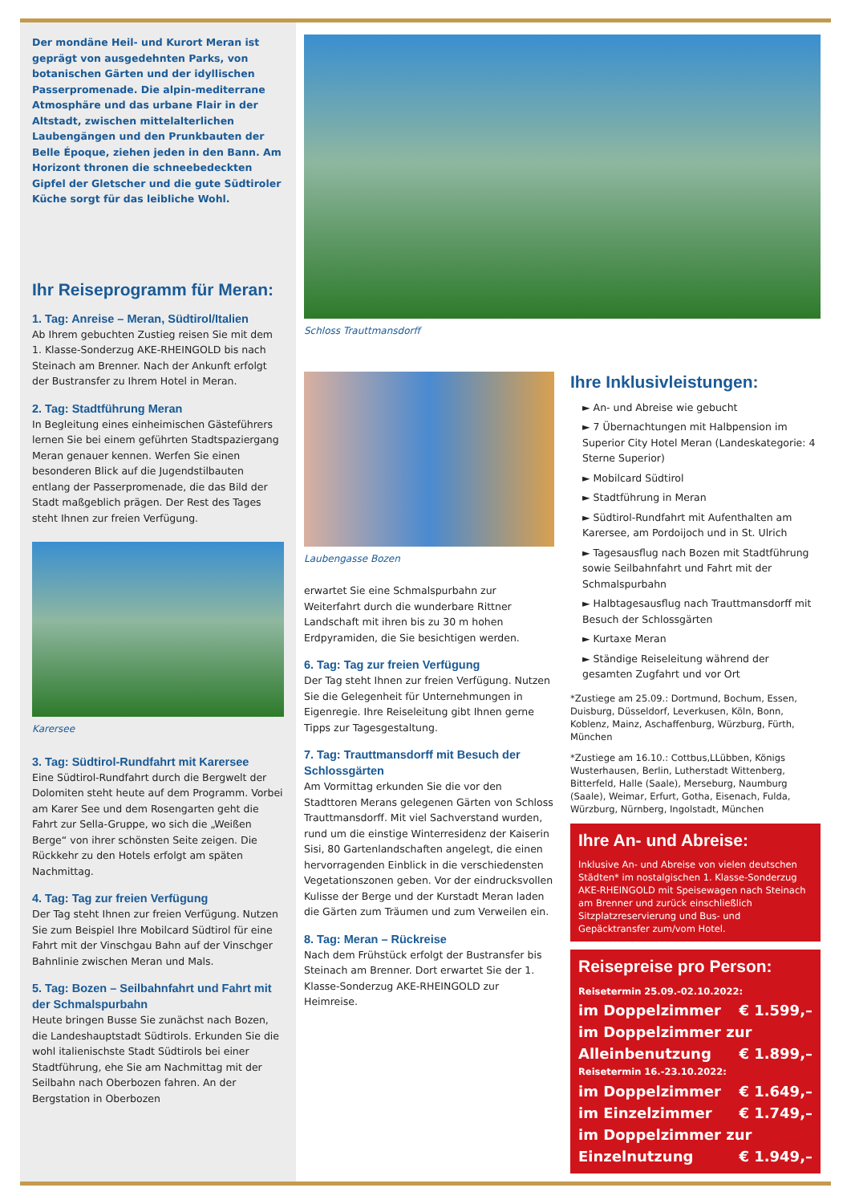Der mondäne Heil- und Kurort Meran ist geprägt von ausgedehnten Parks, von botanischen Gärten und der idyllischen Passerpromenade. Die alpin-mediterrane Atmosphäre und das urbane Flair in der Altstadt, zwischen mittelalterlichen Laubengängen und den Prunkbauten der Belle Époque, ziehen jeden in den Bann. Am Horizont thronen die schneebedeckten Gipfel der Gletscher und die gute Südtiroler Küche sorgt für das leibliche Wohl.
Ihr Reiseprogramm für Meran:
1. Tag: Anreise – Meran, Südtirol/Italien
Ab Ihrem gebuchten Zustieg reisen Sie mit dem 1. Klasse-Sonderzug AKE-RHEINGOLD bis nach Steinach am Brenner. Nach der Ankunft erfolgt der Bustransfer zu Ihrem Hotel in Meran.
2. Tag: Stadtführung Meran
In Begleitung eines einheimischen Gästeführers lernen Sie bei einem geführten Stadtspaziergang Meran genauer kennen. Werfen Sie einen besonderen Blick auf die Jugendstilbauten entlang der Passerpromenade, die das Bild der Stadt maßgeblich prägen. Der Rest des Tages steht Ihnen zur freien Verfügung.
Karersee
3. Tag: Südtirol-Rundfahrt mit Karersee
Eine Südtirol-Rundfahrt durch die Bergwelt der Dolomiten steht heute auf dem Programm. Vorbei am Karer See und dem Rosengarten geht die Fahrt zur Sella-Gruppe, wo sich die „Weißen Berge“ von ihrer schönsten Seite zeigen. Die Rückkehr zu den Hotels erfolgt am späten Nachmittag.
4. Tag: Tag zur freien Verfügung
Der Tag steht Ihnen zur freien Verfügung. Nutzen Sie zum Beispiel Ihre Mobilcard Südtirol für eine Fahrt mit der Vinschgau Bahn auf der Vinschger Bahnlinie zwischen Meran und Mals.
5. Tag: Bozen – Seilbahnfahrt und Fahrt mit der Schmalspurbahn
Heute bringen Busse Sie zunächst nach Bozen, die Landeshauptstadt Südtirols. Erkunden Sie die wohl italienischste Stadt Südtirols bei einer Stadtführung, ehe Sie am Nachmittag mit der Seilbahn nach Oberbozen fahren. An der Bergstation in Oberbozen
Schloss Trauttmansdorff
Laubengasse Bozen
erwartet Sie eine Schmalspurbahn zur Weiterfahrt durch die wunderbare Rittner Landschaft mit ihren bis zu 30 m hohen Erdpyramiden, die Sie besichtigen werden.
6. Tag: Tag zur freien Verfügung
Der Tag steht Ihnen zur freien Verfügung. Nutzen Sie die Gelegenheit für Unternehmungen in Eigenregie. Ihre Reiseleitung gibt Ihnen gerne Tipps zur Tagesgestaltung.
7. Tag: Trauttmansdorff mit Besuch der Schlossgärten
Am Vormittag erkunden Sie die vor den Stadttoren Merans gelegenen Gärten von Schloss Trauttmansdorff. Mit viel Sachverstand wurden, rund um die einstige Winterresidenz der Kaiserin Sisi, 80 Gartenlandschaften angelegt, die einen hervorragenden Einblick in die verschiedensten Vegetationszonen geben. Vor der eindrucksvollen Kulisse der Berge und der Kurstadt Meran laden die Gärten zum Träumen und zum Verweilen ein.
8. Tag: Meran – Rückreise
Nach dem Frühstück erfolgt der Bustransfer bis Steinach am Brenner. Dort erwartet Sie der 1. Klasse-Sonderzug AKE-RHEINGOLD zur Heimreise.
Ihre Inklusivleistungen:
► An- und Abreise wie gebucht
► 7 Übernachtungen mit Halbpension im Superior City Hotel Meran (Landeskategorie: 4 Sterne Superior)
► Mobilcard Südtirol
► Stadtführung in Meran
► Südtirol-Rundfahrt mit Aufenthalten am Karersee, am Pordoijoch und in St. Ulrich
► Tagesausflug nach Bozen mit Stadtführung sowie Seilbahnfahrt und Fahrt mit der Schmalspurbahn
► Halbtagesausflug nach Trauttmansdorff mit Besuch der Schlossgärten
► Kurtaxe Meran
► Ständige Reiseleitung während der gesamten Zugfahrt und vor Ort
*Zustiege am 25.09.: Dortmund, Bochum, Essen, Duisburg, Düsseldorf, Leverkusen, Köln, Bonn, Koblenz, Mainz, Aschaffenburg, Würzburg, Fürth, München
*Zustiege am 16.10.: Cottbus,LLübben, Königs Wusterhausen, Berlin, Lutherstadt Wittenberg, Bitterfeld, Halle (Saale), Merseburg, Naumburg (Saale), Weimar, Erfurt, Gotha, Eisenach, Fulda, Würzburg, Nürnberg, Ingolstadt, München
Ihre An- und Abreise:
Inklusive An- und Abreise von vielen deutschen Städten* im nostalgischen 1. Klasse-Sonderzug AKE-RHEINGOLD mit Speisewagen nach Steinach am Brenner und zurück einschließlich Sitzplatzreservierung und Bus- und Gepäcktransfer zum/vom Hotel.
Reisepreise pro Person:
Reisetermin 25.09.-02.10.2022:
im Doppelzimmer € 1.599,–
im Doppelzimmer zur
Alleinbenutzung € 1.899,–
Reisetermin 16.-23.10.2022:
im Doppelzimmer € 1.649,–
im Einzelzimmer € 1.749,–
im Doppelzimmer zur
Einzelnutzung € 1.949,–